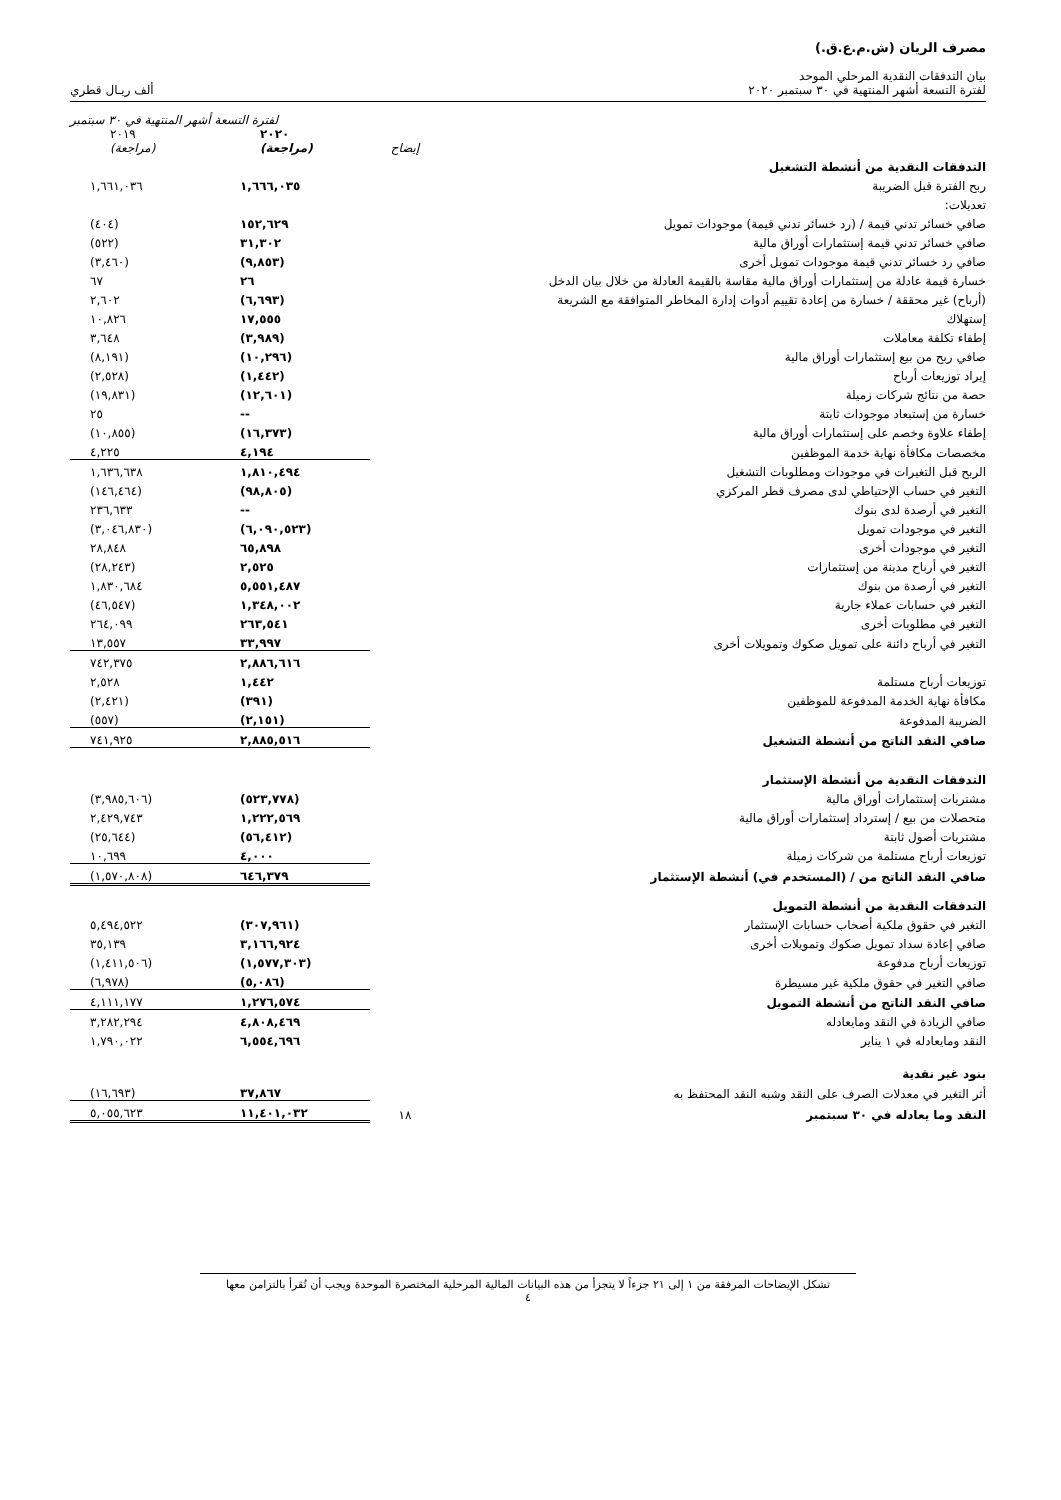مصرف الريان (ش.م.ع.ق.)
بيان التدفقات النقدية المرحلي الموحد
لفترة التسعة أشهر المنتهية في ٣٠ سبتمبر ٢٠٢٠
ألف ريـال قطري
| | | لفترة التسعة أشهر المنتهية في ٣٠ سبتمبر | |
| --- | --- | --- | --- |
| | إيضاح | ٢٠٢٠ (مراجعة) | ٢٠١٩ (مراجعة) |
| التدفقات النقدية من أنشطة التشغيل | | | |
| ربح الفترة قبل الضريبة | | ١,٦٦٦,٠٣٥ | ١,٦٦١,٠٣٦ |
| تعديلات: | | | |
| صافي خسائر تدني قيمة / (رد خسائر تدني قيمة) موجودات تمويل | | ١٥٢,٦٢٩ | (٤٠٤) |
| صافي خسائر تدني قيمة إستثمارات أوراق مالية | | ٣١,٣٠٢ | (٥٢٢) |
| صافي رد خسائر تدني قيمة موجودات تمويل أخرى | | (٩,٨٥٣) | (٣,٤٦٠) |
| خسارة قيمة عادلة من إستثمارات أوراق مالية مقاسة بالقيمة العادلة من خلال بيان الدخل | | ٢٦ | ٦٧ |
| (أرباح) غير محققة / خسارة من إعادة تقييم أدوات إدارة المخاطر المتوافقة مع الشريعة | | (٦,٦٩٣) | ٢,٦٠٢ |
| إستهلاك | | ١٧,٥٥٥ | ١٠,٨٢٦ |
| إطفاء تكلفة معاملات | | (٣,٩٨٩) | ٣,٦٤٨ |
| صافي ربح من بيع إستثمارات أوراق مالية | | (١٠,٢٩٦) | (٨,١٩١) |
| إيراد توزيعات أرباح | | (١,٤٤٢) | (٢,٥٢٨) |
| حصة من نتائج شركات زميلة | | (١٢,٦٠١) | (١٩,٨٣١) |
| خسارة من إستبعاد موجودات ثابتة | | -- | ٢٥ |
| إطفاء علاوة وخصم على إستثمارات أوراق مالية | | (١٦,٣٧٣) | (١٠,٨٥٥) |
| مخصصات مكافأة نهاية خدمة الموظفين | | ٤,١٩٤ | ٤,٢٢٥ |
| الربح قبل التغيرات في موجودات ومطلوبات التشغيل | | ١,٨١٠,٤٩٤ | ١,٦٣٦,٦٣٨ |
| التغير في حساب الإحتياطي لدى مصرف قطر المركزي | | (٩٨,٨٠٥) | (١٤٦,٤٦٤) |
| التغير في أرصدة لدى بنوك | | -- | ٢٣٦,٦٣٣ |
| التغير في موجودات تمويل | | (٦,٠٩٠,٥٢٣) | (٣,٠٤٦,٨٣٠) |
| التغير في موجودات أخرى | | ٦٥,٨٩٨ | ٢٨,٨٤٨ |
| التغير في أرباح مدينة من إستثمارات | | ٢,٥٢٥ | (٢٨,٢٤٣) |
| التغير في أرصدة من بنوك | | ٥,٥٥١,٤٨٧ | ١,٨٣٠,٦٨٤ |
| التغير في حسابات عملاء جارية | | ١,٣٤٨,٠٠٢ | (٤٦,٥٤٧) |
| التغير في مطلوبات أخرى | | ٢٦٣,٥٤١ | ٢٦٤,٠٩٩ |
| التغير في أرباح دائنة على تمويل صكوك وتمويلات أخرى | | ٣٣,٩٩٧ | ١٣,٥٥٧ |
| | | ٢,٨٨٦,٦١٦ | ٧٤٢,٣٧٥ |
| توزيعات أرباح مستلمة | | ١,٤٤٢ | ٢,٥٢٨ |
| مكافأة نهاية الخدمة المدفوعة للموظفين | | (٣٩١) | (٢,٤٢١) |
| الضريبة المدفوعة | | (٢,١٥١) | (٥٥٧) |
| صافي النقد الناتج من أنشطة التشغيل | | ٢,٨٨٥,٥١٦ | ٧٤١,٩٢٥ |
| التدفقات النقدية من أنشطة الإستثمار | | | |
| مشتريات إستثمارات أوراق مالية | | (٥٢٣,٧٧٨) | (٣,٩٨٥,٦٠٦) |
| متحصلات من بيع / إسترداد إستثمارات أوراق مالية | | ١,٢٢٢,٥٦٩ | ٢,٤٢٩,٧٤٣ |
| مشتريات أصول ثابتة | | (٥٦,٤١٢) | (٢٥,٦٤٤) |
| توزيعات أرباح مستلمة من شركات زميلة | | ٤,٠٠٠ | ١٠,٦٩٩ |
| صافي النقد الناتج من / (المستخدم في) أنشطة الإستثمار | | ٦٤٦,٣٧٩ | (١,٥٧٠,٨٠٨) |
| التدفقات النقدية من أنشطة التمويل | | | |
| التغير في حقوق ملكية أصحاب حسابات الإستثمار | | (٣٠٧,٩٦١) | ٥,٤٩٤,٥٢٢ |
| صافي إعادة سداد تمويل صكوك وتمويلات أخرى | | ٣,١٦٦,٩٢٤ | ٣٥,١٣٩ |
| توزيعات أرباح مدفوعة | | (١,٥٧٧,٣٠٣) | (١,٤١١,٥٠٦) |
| صافي التغير في حقوق ملكية غير مسيطرة | | (٥,٠٨٦) | (٦,٩٧٨) |
| صافي النقد الناتج من أنشطة التمويل | | ١,٢٧٦,٥٧٤ | ٤,١١١,١٧٧ |
| صافي الزيادة في النقد ومايعادله | | ٤,٨٠٨,٤٦٩ | ٣,٢٨٢,٢٩٤ |
| النقد ومايعادله في ١ يناير | | ٦,٥٥٤,٦٩٦ | ١,٧٩٠,٠٢٢ |
| بنود غير نقدية | | | |
| أثر التغير في معدلات الصرف على النقد وشبه النقد المحتفظ به | | ٣٧,٨٦٧ | (١٦,٦٩٣) |
| النقد وما يعادله في ٣٠ سبتمبر | ١٨ | ١١,٤٠١,٠٣٢ | ٥,٠٥٥,٦٢٣ |
تشكل الإيضاحات المرفقة من ١ إلى ٢١ جزءاً لا يتجزأ من هذه البيانات المالية المرحلية المختصرة الموحدة ويجب أن تُقرأ بالتزامن معها
٤